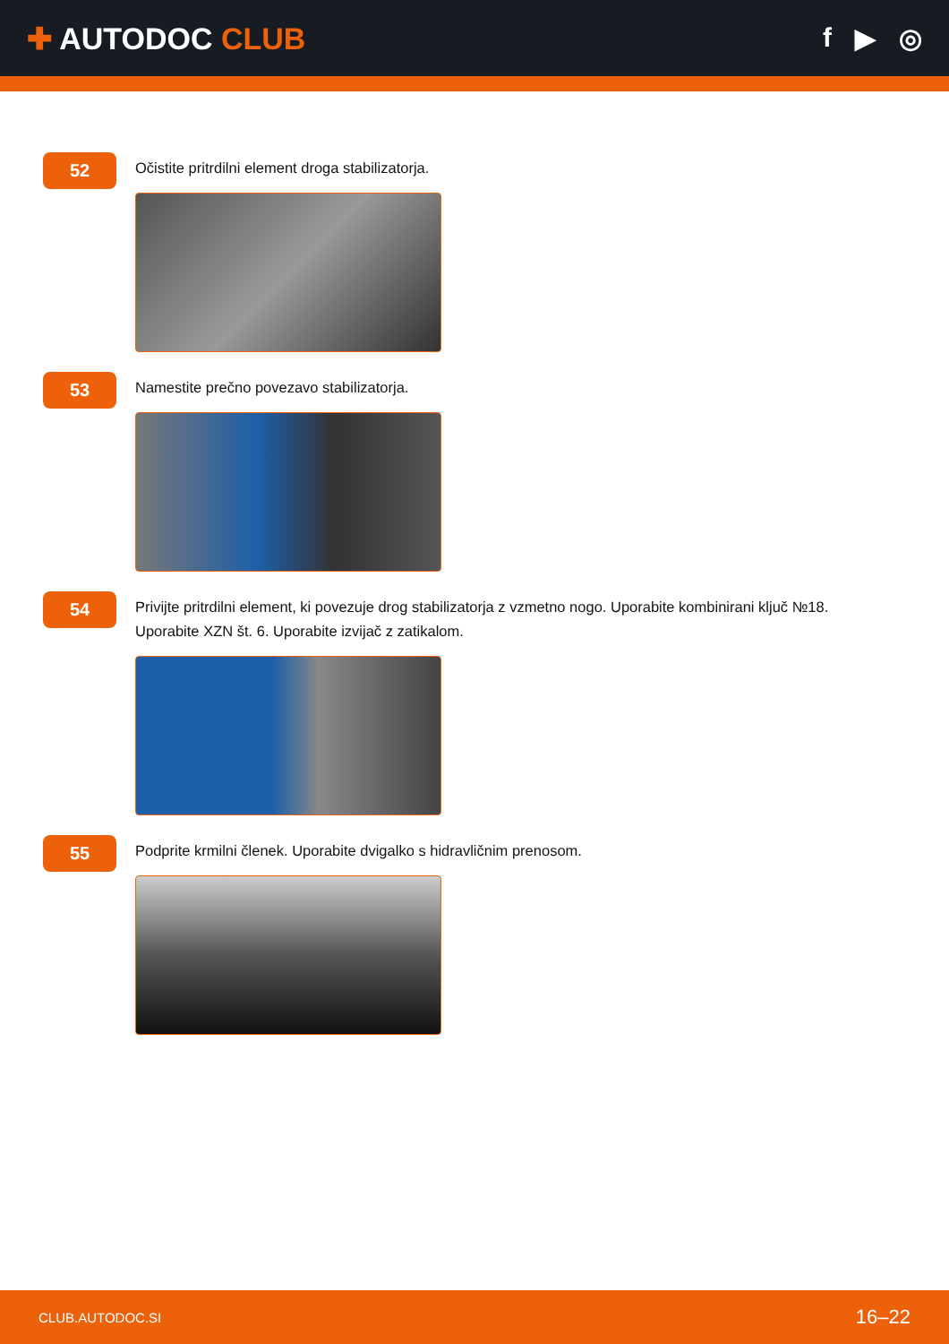✚ AUTODOC CLUB f ▶ ◎
52
Očistite pritrdilni element droga stabilizatorja.
53
Namestite prečno povezavo stabilizatorja.
54
Privijte pritrdilni element, ki povezuje drog stabilizatorja z vzmetno nogo. Uporabite kombinirani ključ №18. Uporabite XZN št. 6. Uporabite izvijač z zatikalom.
55
Podprite krmilni členek. Uporabite dvigalko s hidravličnim prenosom.
CLUB.AUTODOC.SI 16–22